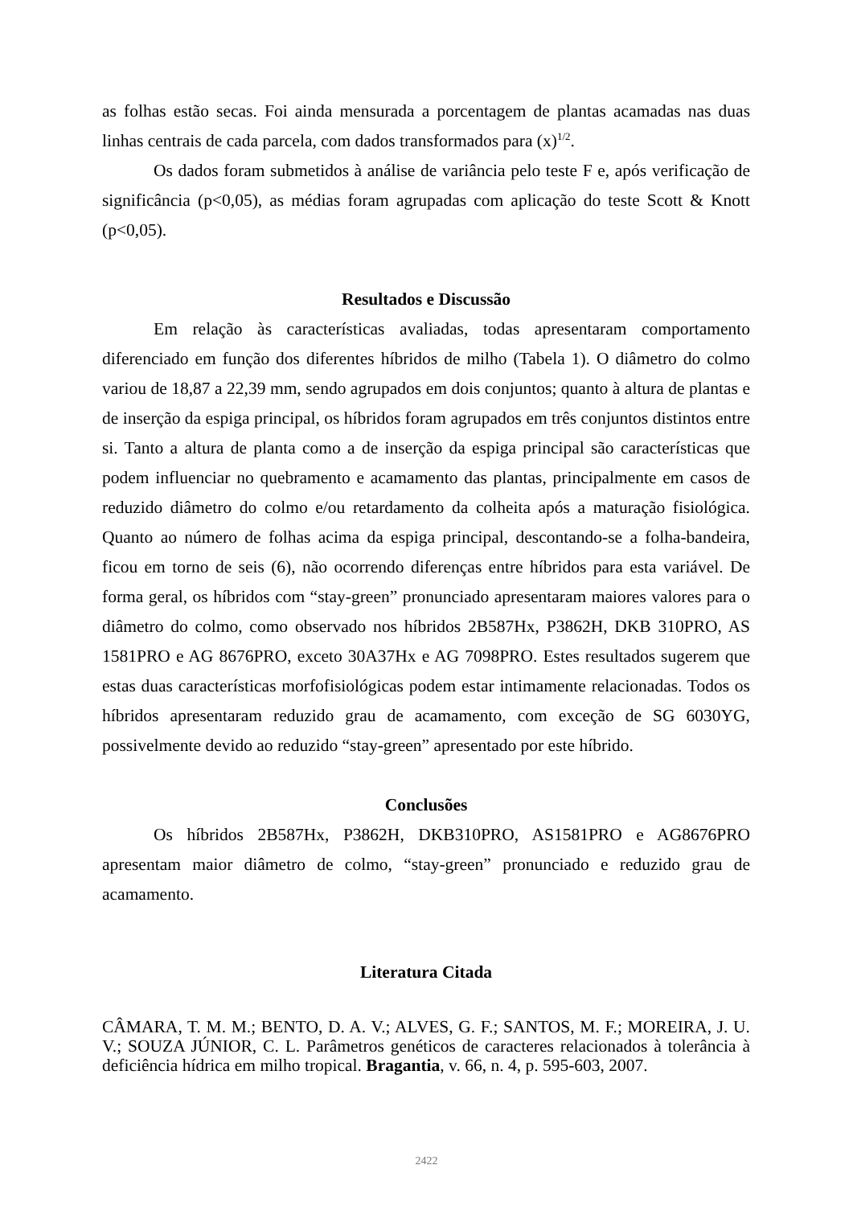as folhas estão secas. Foi ainda mensurada a porcentagem de plantas acamadas nas duas linhas centrais de cada parcela, com dados transformados para (x)<sup>1/2</sup>.
Os dados foram submetidos à análise de variância pelo teste F e, após verificação de significância (p<0,05), as médias foram agrupadas com aplicação do teste Scott & Knott (p<0,05).
Resultados e Discussão
Em relação às características avaliadas, todas apresentaram comportamento diferenciado em função dos diferentes híbridos de milho (Tabela 1). O diâmetro do colmo variou de 18,87 a 22,39 mm, sendo agrupados em dois conjuntos; quanto à altura de plantas e de inserção da espiga principal, os híbridos foram agrupados em três conjuntos distintos entre si. Tanto a altura de planta como a de inserção da espiga principal são características que podem influenciar no quebramento e acamamento das plantas, principalmente em casos de reduzido diâmetro do colmo e/ou retardamento da colheita após a maturação fisiológica. Quanto ao número de folhas acima da espiga principal, descontando-se a folha-bandeira, ficou em torno de seis (6), não ocorrendo diferenças entre híbridos para esta variável. De forma geral, os híbridos com “stay-green” pronunciado apresentaram maiores valores para o diâmetro do colmo, como observado nos híbridos 2B587Hx, P3862H, DKB 310PRO, AS 1581PRO e AG 8676PRO, exceto 30A37Hx e AG 7098PRO. Estes resultados sugerem que estas duas características morfofisiológicas podem estar intimamente relacionadas. Todos os híbridos apresentaram reduzido grau de acamamento, com exceção de SG 6030YG, possivelmente devido ao reduzido “stay-green” apresentado por este híbrido.
Conclusões
Os híbridos 2B587Hx, P3862H, DKB310PRO, AS1581PRO e AG8676PRO apresentam maior diâmetro de colmo, “stay-green” pronunciado e reduzido grau de acamamento.
Literatura Citada
CÂMARA, T. M. M.; BENTO, D. A. V.; ALVES, G. F.; SANTOS, M. F.; MOREIRA, J. U. V.; SOUZA JÚNIOR, C. L. Parâmetros genéticos de caracteres relacionados à tolerância à deficiência hídrica em milho tropical. Bragantia, v. 66, n. 4, p. 595-603, 2007.
2422